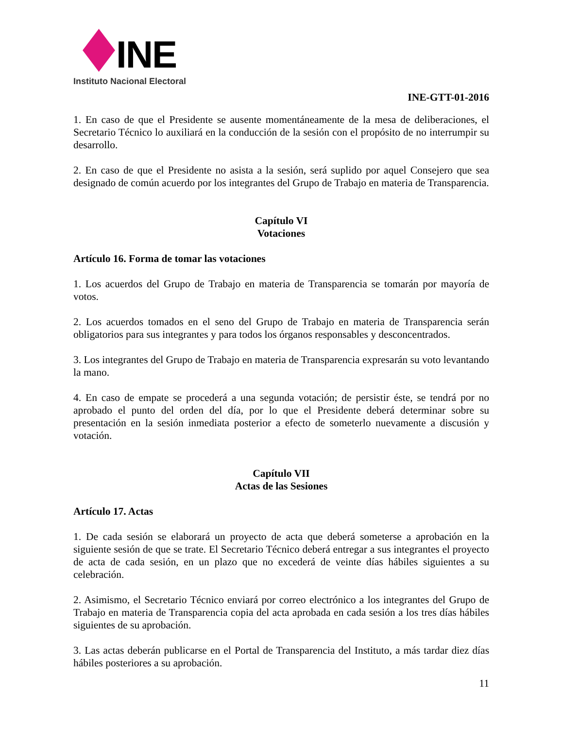INE
Instituto Nacional Electoral
INE-GTT-01-2016
1. En caso de que el Presidente se ausente momentáneamente de la mesa de deliberaciones, el Secretario Técnico lo auxiliará en la conducción de la sesión con el propósito de no interrumpir su desarrollo.
2. En caso de que el Presidente no asista a la sesión, será suplido por aquel Consejero que sea designado de común acuerdo por los integrantes del Grupo de Trabajo en materia de Transparencia.
Capítulo VI
Votaciones
Artículo 16. Forma de tomar las votaciones
1. Los acuerdos del Grupo de Trabajo en materia de Transparencia se tomarán por mayoría de votos.
2. Los acuerdos tomados en el seno del Grupo de Trabajo en materia de Transparencia serán obligatorios para sus integrantes y para todos los órganos responsables y desconcentrados.
3. Los integrantes del Grupo de Trabajo en materia de Transparencia expresarán su voto levantando la mano.
4. En caso de empate se procederá a una segunda votación; de persistir éste, se tendrá por no aprobado el punto del orden del día, por lo que el Presidente deberá determinar sobre su presentación en la sesión inmediata posterior a efecto de someterlo nuevamente a discusión y votación.
Capítulo VII
Actas de las Sesiones
Artículo 17. Actas
1. De cada sesión se elaborará un proyecto de acta que deberá someterse a aprobación en la siguiente sesión de que se trate. El Secretario Técnico deberá entregar a sus integrantes el proyecto de acta de cada sesión, en un plazo que no excederá de veinte días hábiles siguientes a su celebración.
2. Asimismo, el Secretario Técnico enviará por correo electrónico a los integrantes del Grupo de Trabajo en materia de Transparencia copia del acta aprobada en cada sesión a los tres días hábiles siguientes de su aprobación.
3. Las actas deberán publicarse en el Portal de Transparencia del Instituto, a más tardar diez días hábiles posteriores a su aprobación.
11